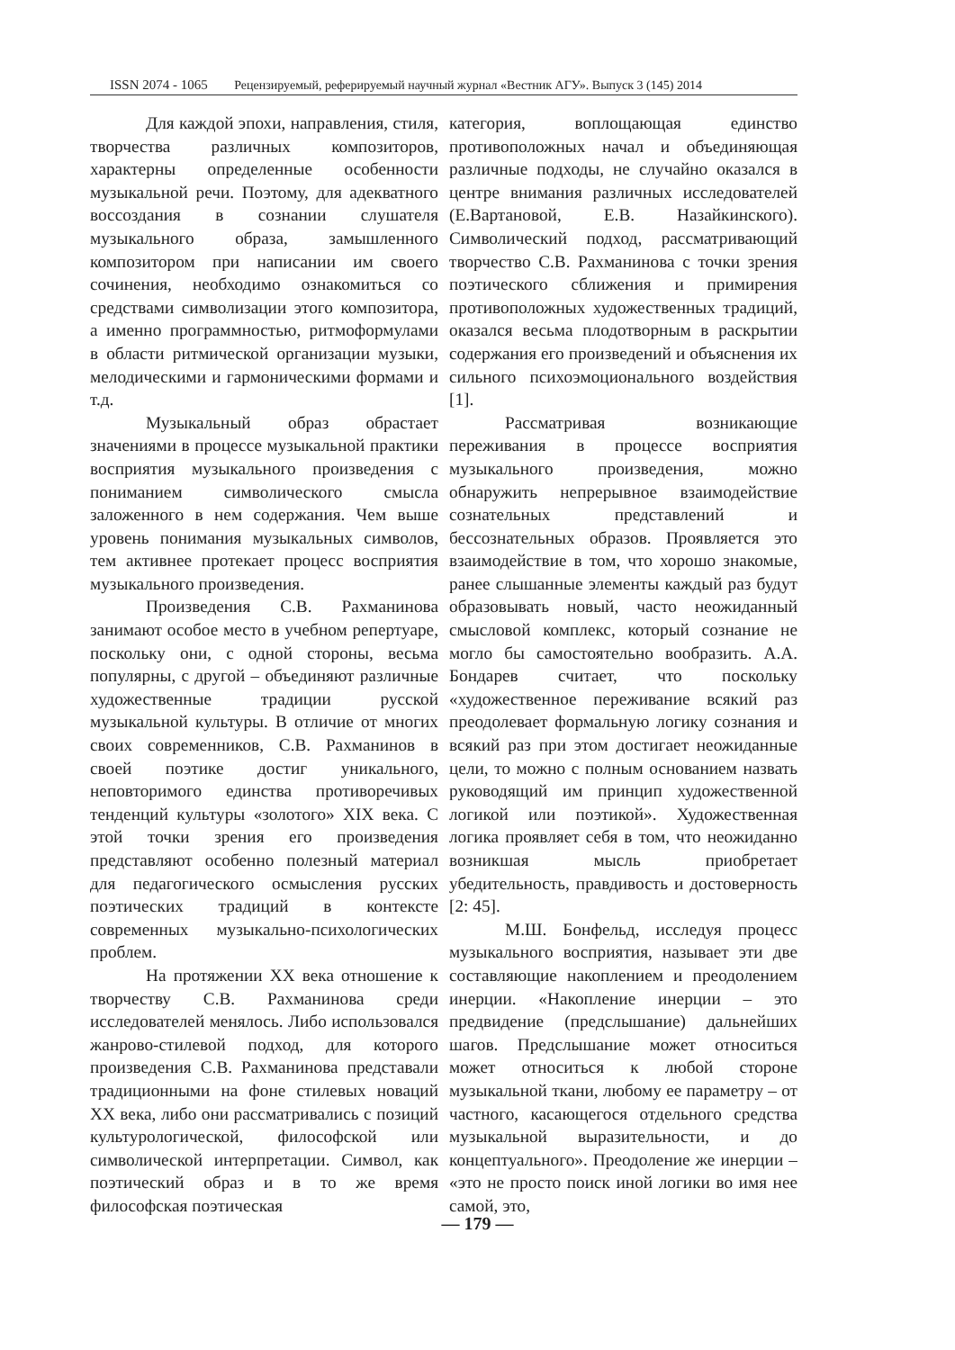ISSN 2074 - 1065 Рецензируемый, реферируемый научный журнал «Вестник АГУ». Выпуск 3 (145) 2014
Для каждой эпохи, направления, стиля, творчества различных композиторов, характерны определенные особенности музыкальной речи. Поэтому, для адекватного воссоздания в сознании слушателя музыкального образа, замышленного композитором при написании им своего сочинения, необходимо ознакомиться со средствами символизации этого композитора, а именно программностью, ритмоформулами в области ритмической организации музыки, мелодическими и гармоническими формами и т.д.
Музыкальный образ обрастает значениями в процессе музыкальной практики восприятия музыкального произведения с пониманием символического смысла заложенного в нем содержания. Чем выше уровень понимания музыкальных символов, тем активнее протекает процесс восприятия музыкального произведения.
Произведения С.В. Рахманинова занимают особое место в учебном репертуаре, поскольку они, с одной стороны, весьма популярны, с другой – объединяют различные художественные традиции русской музыкальной культуры. В отличие от многих своих современников, С.В. Рахманинов в своей поэтике достиг уникального, неповторимого единства противоречивых тенденций культуры «золотого» XIX века. С этой точки зрения его произведения представляют особенно полезный материал для педагогического осмысления русских поэтических традиций в контексте современных музыкально-психологических проблем.
На протяжении XX века отношение к творчеству С.В. Рахманинова среди исследователей менялось. Либо использовался жанрово-стилевой подход, для которого произведения С.В. Рахманинова представали традиционными на фоне стилевых новаций XX века, либо они рассматривались с позиций культурологической, философской или символической интерпретации. Символ, как поэтический образ и в то же время философская поэтическая
категория, воплощающая единство противоположных начал и объединяющая различные подходы, не случайно оказался в центре внимания различных исследователей (Е.Вартановой, Е.В. Назайкинского). Символический подход, рассматривающий творчество С.В. Рахманинова с точки зрения поэтического сближения и примирения противоположных художественных традиций, оказался весьма плодотворным в раскрытии содержания его произведений и объяснения их сильного психоэмоционального воздействия [1].
Рассматривая возникающие переживания в процессе восприятия музыкального произведения, можно обнаружить непрерывное взаимодействие сознательных представлений и бессознательных образов. Проявляется это взаимодействие в том, что хорошо знакомые, ранее слышанные элементы каждый раз будут образовывать новый, часто неожиданный смысловой комплекс, который сознание не могло бы самостоятельно вообразить. А.А. Бондарев считает, что поскольку «художественное переживание всякий раз преодолевает формальную логику сознания и всякий раз при этом достигает неожиданные цели, то можно с полным основанием назвать руководящий им принцип художественной логикой или поэтикой». Художественная логика проявляет себя в том, что неожиданно возникшая мысль приобретает убедительность, правдивость и достоверность [2: 45].
М.Ш. Бонфельд, исследуя процесс музыкального восприятия, называет эти две составляющие накоплением и преодолением инерции. «Накопление инерции – это предвидение (предслышание) дальнейших шагов. Предслышание может относиться может относиться к любой стороне музыкальной ткани, любому ее параметру – от частного, касающегося отдельного средства музыкальной выразительности, и до концептуального». Преодоление же инерции – «это не просто поиск иной логики во имя нее самой, это,
— 179 —